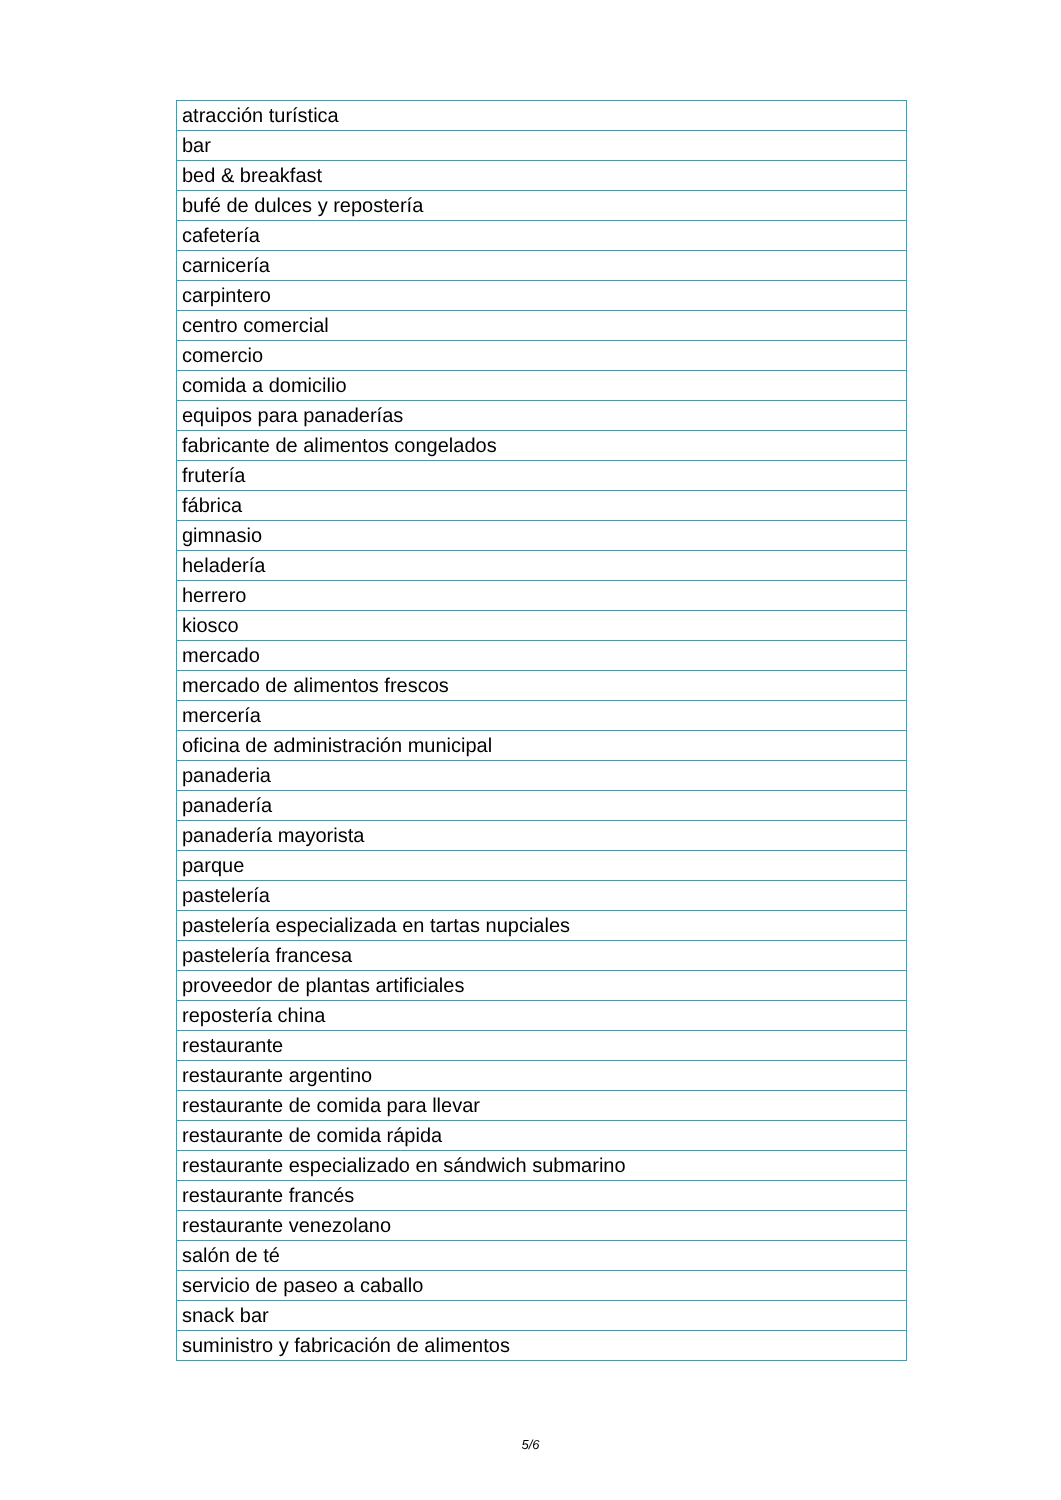| atracción turística |
| bar |
| bed & breakfast |
| bufé de dulces y repostería |
| cafetería |
| carnicería |
| carpintero |
| centro comercial |
| comercio |
| comida a domicilio |
| equipos para panaderías |
| fabricante de alimentos congelados |
| frutería |
| fábrica |
| gimnasio |
| heladería |
| herrero |
| kiosco |
| mercado |
| mercado de alimentos frescos |
| mercería |
| oficina de administración municipal |
| panaderia |
| panadería |
| panadería mayorista |
| parque |
| pastelería |
| pastelería especializada en tartas nupciales |
| pastelería francesa |
| proveedor de plantas artificiales |
| repostería china |
| restaurante |
| restaurante argentino |
| restaurante de comida para llevar |
| restaurante de comida rápida |
| restaurante especializado en sándwich submarino |
| restaurante francés |
| restaurante venezolano |
| salón de té |
| servicio de paseo a caballo |
| snack bar |
| suministro y fabricación de alimentos |
5/6